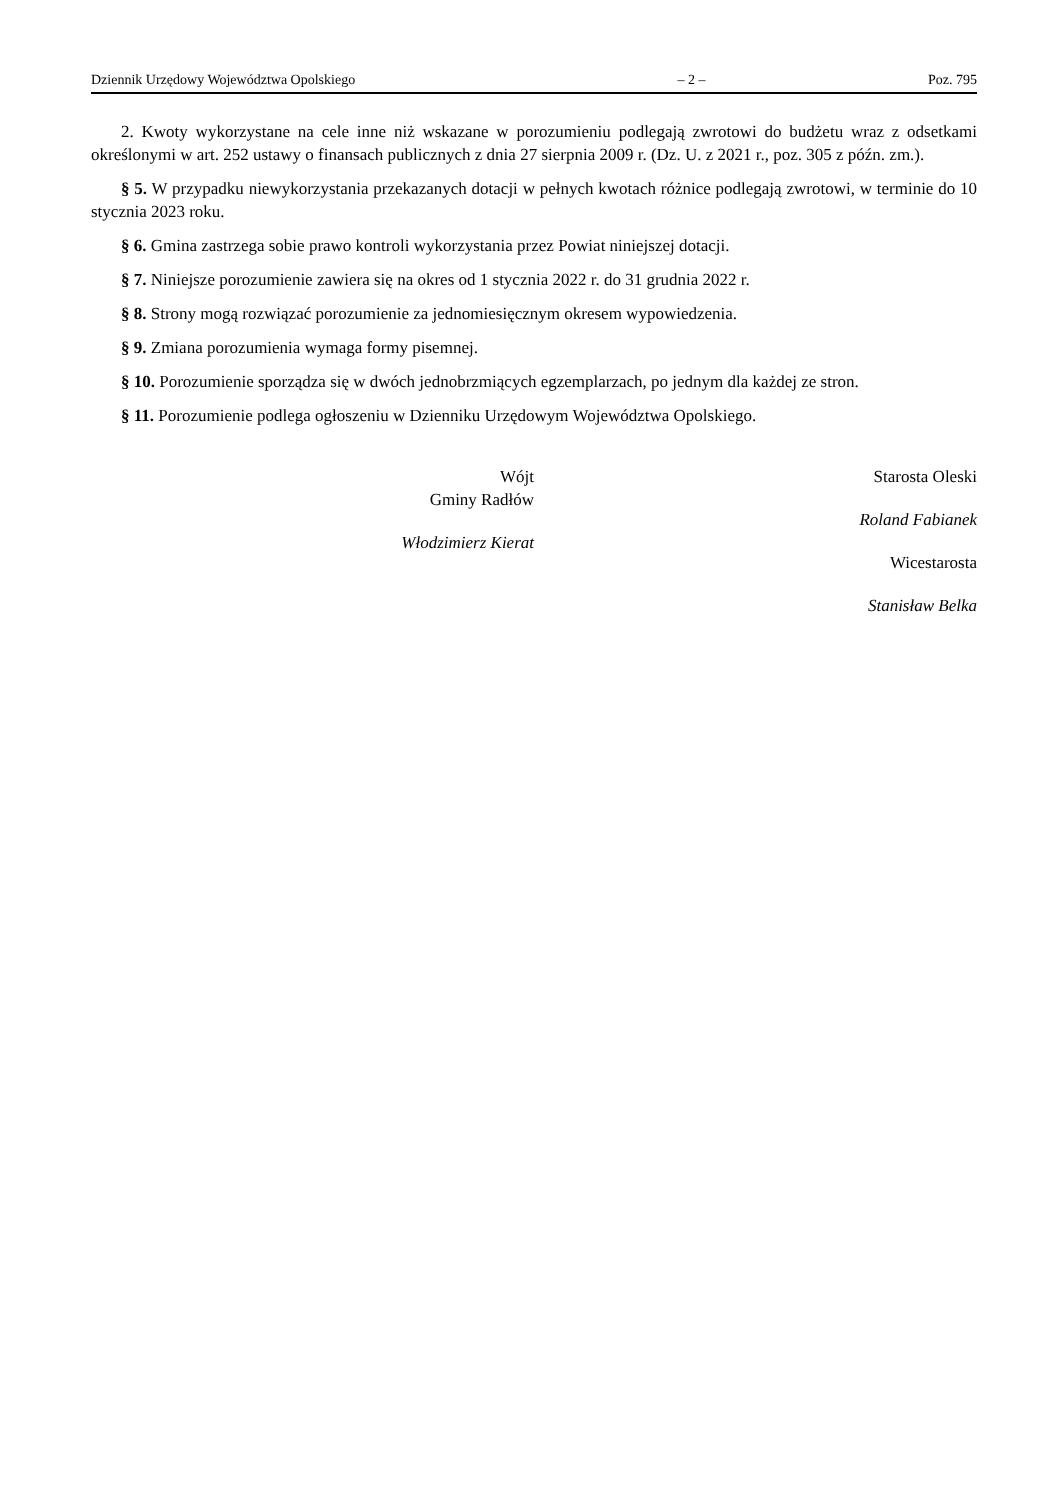Dziennik Urzędowy Województwa Opolskiego – 2 – Poz. 795
2. Kwoty wykorzystane na cele inne niż wskazane w porozumieniu podlegają zwrotowi do budżetu wraz z odsetkami określonymi w art. 252 ustawy o finansach publicznych z dnia 27 sierpnia 2009 r. (Dz. U. z 2021 r., poz. 305 z późn. zm.).
§ 5. W przypadku niewykorzystania przekazanych dotacji w pełnych kwotach różnice podlegają zwrotowi, w terminie do 10 stycznia 2023 roku.
§ 6. Gmina zastrzega sobie prawo kontroli wykorzystania przez Powiat niniejszej dotacji.
§ 7. Niniejsze porozumienie zawiera się na okres od 1 stycznia 2022 r. do 31 grudnia 2022 r.
§ 8. Strony mogą rozwiązać porozumienie za jednomiesięcznym okresem wypowiedzenia.
§ 9. Zmiana porozumienia wymaga formy pisemnej.
§ 10. Porozumienie sporządza się w dwóch jednobrzmiących egzemplarzach, po jednym dla każdej ze stron.
§ 11. Porozumienie podlega ogłoszeniu w Dzienniku Urzędowym Województwa Opolskiego.
Wójt
Gminy Radłów
Włodzimierz Kierat
Starosta Oleski
Roland Fabianek
Wicestarosta
Stanisław Belka